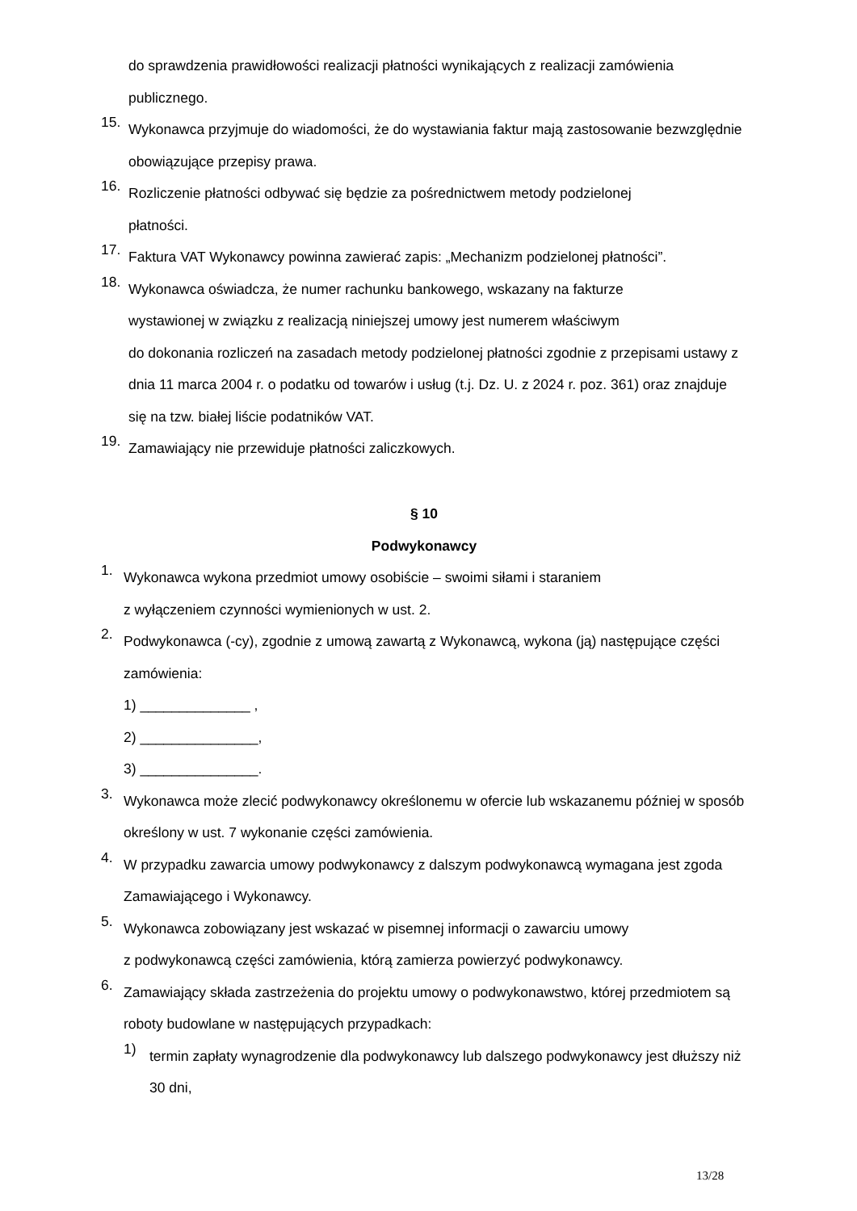do sprawdzenia prawidłowości realizacji płatności wynikających z realizacji zamówienia publicznego.
15.
Wykonawca przyjmuje do wiadomości, że do wystawiania faktur mają zastosowanie bezwzględnie obowiązujące przepisy prawa.
16.
Rozliczenie płatności odbywać się będzie za pośrednictwem metody podzielonej
płatności.
17.
Faktura VAT Wykonawcy powinna zawierać zapis: „Mechanizm podzielonej płatności”.
18.
Wykonawca oświadcza, że numer rachunku bankowego, wskazany na fakturze
wystawionej w związku z realizacją niniejszej umowy jest numerem właściwym
do dokonania rozliczeń na zasadach metody podzielonej płatności zgodnie z przepisami ustawy z dnia 11 marca 2004 r. o podatku od towarów i usług (t.j. Dz. U. z 2024 r. poz. 361) oraz znajduje się na tzw. białej liście podatników VAT.
19.
Zamawiający nie przewiduje płatności zaliczkowych.
§ 10
Podwykonawcy
1.
Wykonawca wykona przedmiot umowy osobiście – swoimi siłami i staraniem
z wyłączeniem czynności wymienionych w ust. 2.
2.
Podwykonawca (-cy), zgodnie z umową zawartą z Wykonawcą, wykona (ją) następujące części zamówienia:
1) ______________ ,
2) _______________,
3) _______________.
3.
Wykonawca może zlecić podwykonawcy określonemu w ofercie lub wskazanemu później w sposób określony w ust. 7 wykonanie części zamówienia.
4.
W przypadku zawarcia umowy podwykonawcy z dalszym podwykonawcą wymagana jest zgoda Zamawiającego i Wykonawcy.
5.
Wykonawca zobowiązany jest wskazać w pisemnej informacji o zawarciu umowy
z podwykonawcą części zamówienia, którą zamierza powierzyć podwykonawcy.
6.
Zamawiający składa zastrzeżenia do projektu umowy o podwykonawstwo, której przedmiotem są roboty budowlane w następujących przypadkach:
1)
termin zapłaty wynagrodzenie dla podwykonawcy lub dalszego podwykonawcy jest dłuższy niż 30 dni,
13/28